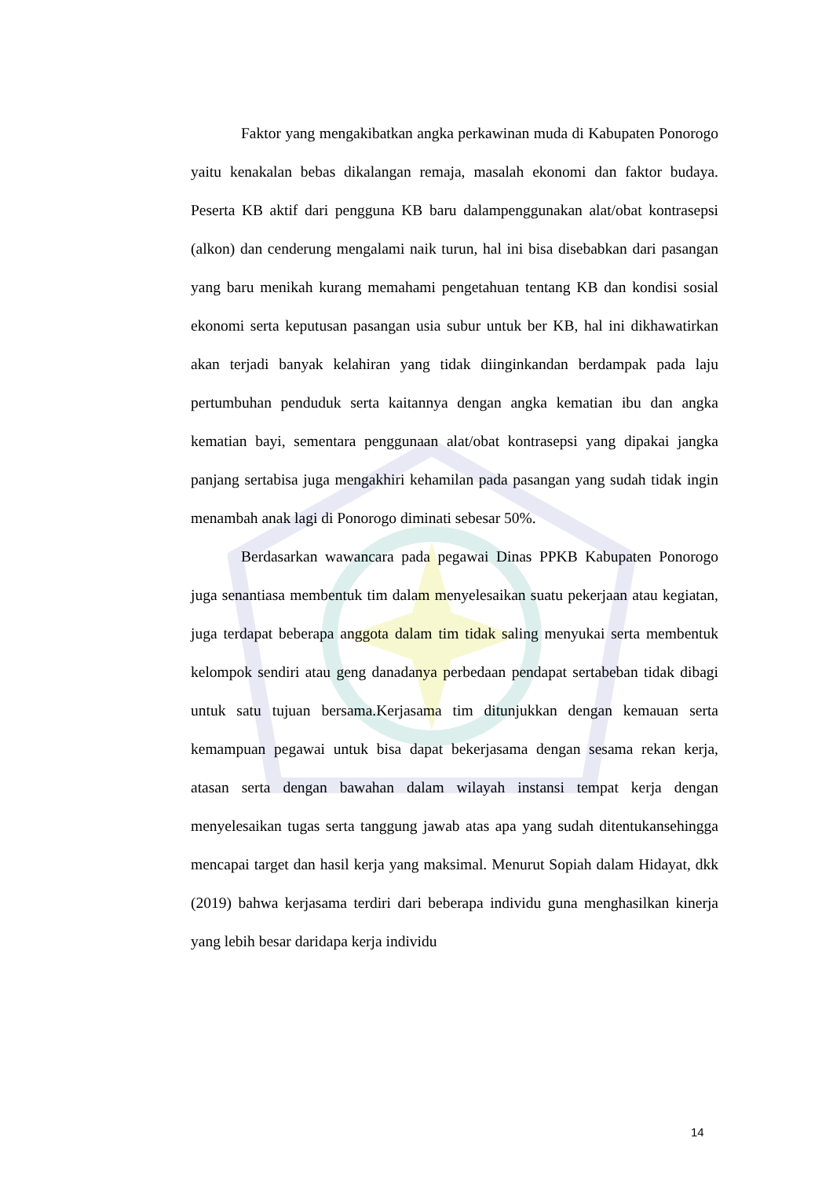Faktor yang mengakibatkan angka perkawinan muda di Kabupaten Ponorogo yaitu kenakalan bebas dikalangan remaja, masalah ekonomi dan faktor budaya. Peserta KB aktif dari pengguna KB baru dalampenggunakan alat/obat kontrasepsi (alkon) dan cenderung mengalami naik turun, hal ini bisa disebabkan dari pasangan yang baru menikah kurang memahami pengetahuan tentang KB dan kondisi sosial ekonomi serta keputusan pasangan usia subur untuk ber KB, hal ini dikhawatirkan akan terjadi banyak kelahiran yang tidak diinginkandan berdampak pada laju pertumbuhan penduduk serta kaitannya dengan angka kematian ibu dan angka kematian bayi, sementara penggunaan alat/obat kontrasepsi yang dipakai jangka panjang sertabisa juga mengakhiri kehamilan pada pasangan yang sudah tidak ingin menambah anak lagi di Ponorogo diminati sebesar 50%.
Berdasarkan wawancara pada pegawai Dinas PPKB Kabupaten Ponorogo juga senantiasa membentuk tim dalam menyelesaikan suatu pekerjaan atau kegiatan, juga terdapat beberapa anggota dalam tim tidak saling menyukai serta membentuk kelompok sendiri atau geng danadanya perbedaan pendapat sertabeban tidak dibagi untuk satu tujuan bersama.Kerjasama tim ditunjukkan dengan kemauan serta kemampuan pegawai untuk bisa dapat bekerjasama dengan sesama rekan kerja, atasan serta dengan bawahan dalam wilayah instansi tempat kerja dengan menyelesaikan tugas serta tanggung jawab atas apa yang sudah ditentukansehingga mencapai target dan hasil kerja yang maksimal. Menurut Sopiah dalam Hidayat, dkk (2019) bahwa kerjasama terdiri dari beberapa individu guna menghasilkan kinerja yang lebih besar daridapa kerja individu
14